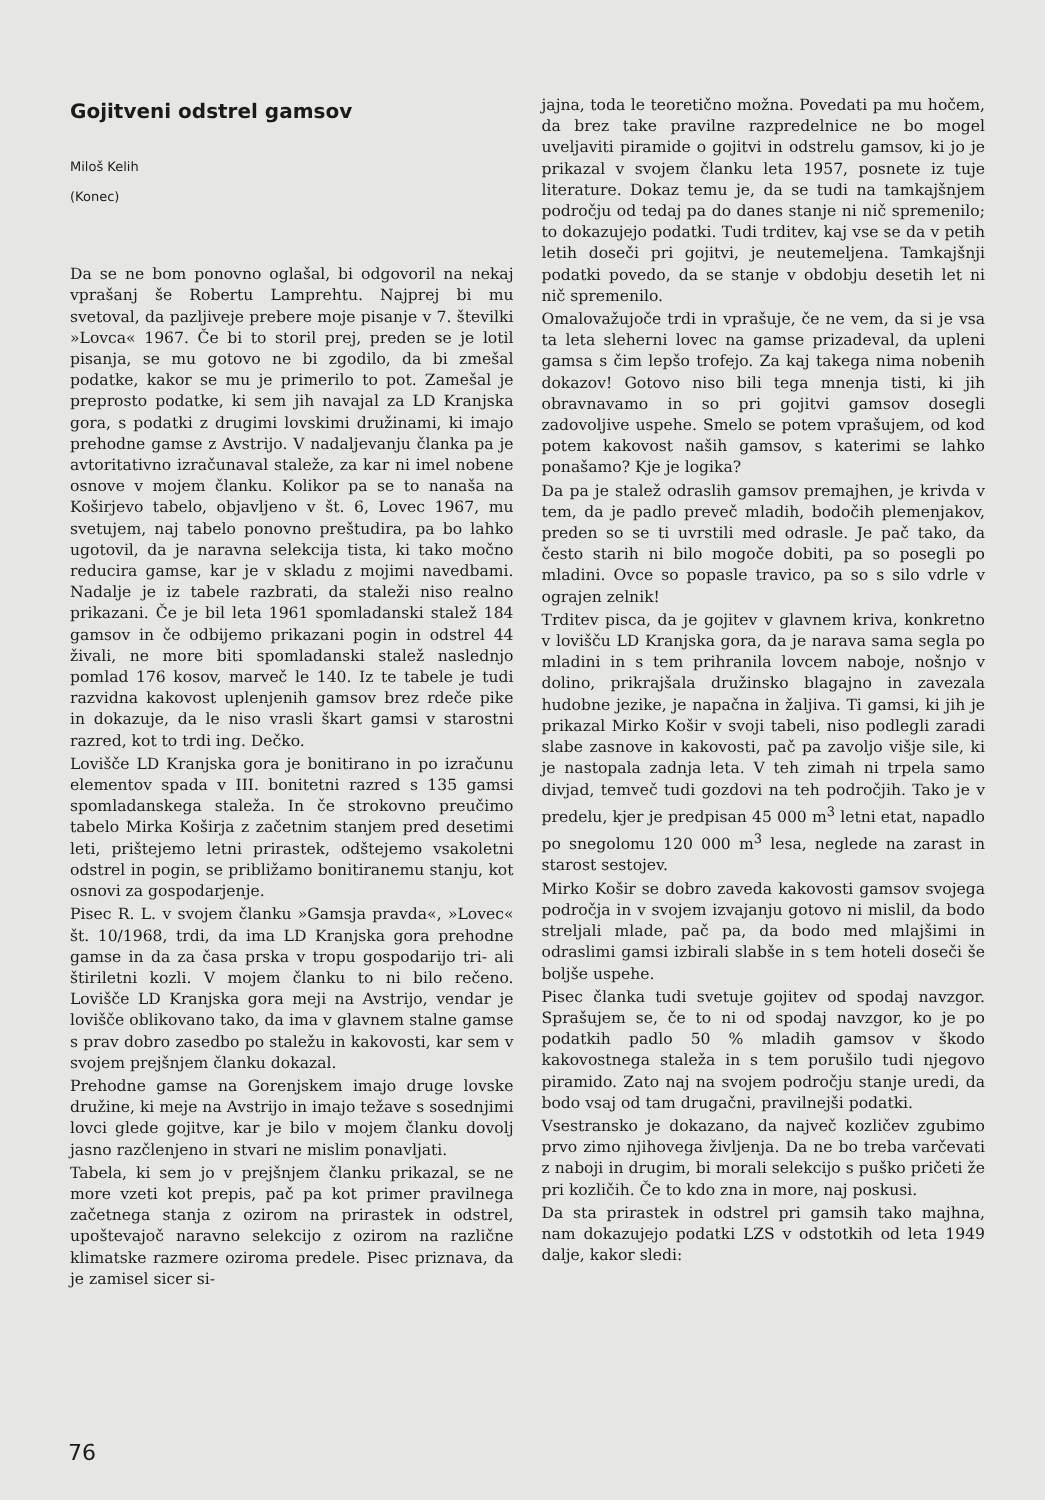Gojitveni odstrel gamsov
Miloš Kelih
(Konec)
Da se ne bom ponovno oglašal, bi odgovoril na nekaj vprašanj še Robertu Lamprehtu. Najprej bi mu svetoval, da pazljiveje prebere moje pisanje v 7. številki »Lovca« 1967. Če bi to storil prej, preden se je lotil pisanja, se mu gotovo ne bi zgodilo, da bi zmešal podatke, kakor se mu je primerilo to pot. Zamešal je preprosto podatke, ki sem jih navajal za LD Kranjska gora, s podatki z drugimi lovskimi družinami, ki imajo prehodne gamse z Avstrijo. V nadaljevanju članka pa je avtoritativno izračunaval staleže, za kar ni imel nobene osnove v mojem članku. Kolikor pa se to nanaša na Koširjevo tabelo, objavljeno v št. 6, Lovec 1967, mu svetujem, naj tabelo ponovno preštudira, pa bo lahko ugotovil, da je naravna selekcija tista, ki tako močno reducira gamse, kar je v skladu z mojimi navedbami. Nadalje je iz tabele razbrati, da staleži niso realno prikazani. Če je bil leta 1961 spomladanski stalež 184 gamsov in če odbijemo prikazani pogin in odstrel 44 živali, ne more biti spomladanski stalež naslednjo pomlad 176 kosov, marveč le 140. Iz te tabele je tudi razvidna kakovost uplenjenih gamsov brez rdeče pike in dokazuje, da le niso vrasli škart gamsi v starostni razred, kot to trdi ing. Dečko.
Lovišče LD Kranjska gora je bonitirano in po izračunu elementov spada v III. bonitetni razred s 135 gamsi spomladanskega staleža. In če strokovno preučimo tabelo Mirka Koširja z začetnim stanjem pred desetimi leti, prištejemo letni prirastek, odštejemo vsakoletni odstrel in pogin, se približamo bonitiranemu stanju, kot osnovi za gospodarjenje.
Pisec R. L. v svojem članku »Gamsja pravda«, »Lovec« št. 10/1968, trdi, da ima LD Kranjska gora prehodne gamse in da za časa prska v tropu gospodarijo tri- ali štiriletni kozli. V mojem članku to ni bilo rečeno. Lovišče LD Kranjska gora meji na Avstrijo, vendar je lovišče oblikovano tako, da ima v glavnem stalne gamse s prav dobro zasedbo po staležu in kakovosti, kar sem v svojem prejšnjem članku dokazal.
Prehodne gamse na Gorenjskem imajo druge lovske družine, ki meje na Avstrijo in imajo težave s sosednjimi lovci glede gojitve, kar je bilo v mojem članku dovolj jasno razčlenjeno in stvari ne mislim ponavljati.
Tabela, ki sem jo v prejšnjem članku prikazal, se ne more vzeti kot prepis, pač pa kot primer pravilnega začetnega stanja z ozirom na prirastek in odstrel, upoštevajoč naravno selekcijo z ozirom na različne klimatske razmere oziroma predele. Pisec priznava, da je zamisel sicer si-
jajna, toda le teoretično možna. Povedati pa mu hočem, da brez take pravilne razpredelnice ne bo mogel uveljaviti piramide o gojitvi in odstrelu gamsov, ki jo je prikazal v svojem članku leta 1957, posnete iz tuje literature. Dokaz temu je, da se tudi na tamkajšnjem področju od tedaj pa do danes stanje ni nič spremenilo; to dokazujejo podatki. Tudi trditev, kaj vse se da v petih letih doseči pri gojitvi, je neutemeljena. Tamkajšnji podatki povedo, da se stanje v obdobju desetih let ni nič spremenilo.
Omalovažujoče trdi in vprašuje, če ne vem, da si je vsa ta leta sleherni lovec na gamse prizadeval, da upleni gamsa s čim lepšo trofejo. Za kaj takega nima nobenih dokazov! Gotovo niso bili tega mnenja tisti, ki jih obravnavamo in so pri gojitvi gamsov dosegli zadovoljive uspehe. Smelo se potem vprašujem, od kod potem kakovost naših gamsov, s katerimi se lahko ponašamo? Kje je logika?
Da pa je stalež odraslih gamsov premajhen, je krivda v tem, da je padlo preveč mladih, bodočih plemenjakov, preden so se ti uvrstili med odrasle. Je pač tako, da često starih ni bilo mogoče dobiti, pa so posegli po mladini. Ovce so popasle travico, pa so s silo vdrle v ograjen zelnik!
Trditev pisca, da je gojitev v glavnem kriva, konkretno v lovišču LD Kranjska gora, da je narava sama segla po mladini in s tem prihranila lovcem naboje, nošnjo v dolino, prikrajšala družinsko blagajno in zavezala hudobne jezike, je napačna in žaljiva. Ti gamsi, ki jih je prikazal Mirko Košir v svoji tabeli, niso podlegli zaradi slabe zasnove in kakovosti, pač pa zavoljo višje sile, ki je nastopala zadnja leta. V teh zimah ni trpela samo divjad, temveč tudi gozdovi na teh področjih. Tako je v predelu, kjer je predpisan 45 000 m<sup>3</sup> letni etat, napadlo po snegolomu 120 000 m<sup>3</sup> lesa, neglede na zarast in starost sestojev.
Mirko Košir se dobro zaveda kakovosti gamsov svojega področja in v svojem izvajanju gotovo ni mislil, da bodo streljali mlade, pač pa, da bodo med mlajšimi in odraslimi gamsi izbirali slabše in s tem hoteli doseči še boljše uspehe.
Pisec članka tudi svetuje gojitev od spodaj navzgor. Sprašujem se, če to ni od spodaj navzgor, ko je po podatkih padlo 50 % mladih gamsov v škodo kakovostnega staleža in s tem porušilo tudi njegovo piramido. Zato naj na svojem področju stanje uredi, da bodo vsaj od tam drugačni, pravilnejši podatki.
Vsestransko je dokazano, da največ kozličev zgubimo prvo zimo njihovega življenja. Da ne bo treba varčevati z naboji in drugim, bi morali selekcijo s puško pričeti že pri kozličih. Če to kdo zna in more, naj poskusi.
Da sta prirastek in odstrel pri gamsih tako majhna, nam dokazujejo podatki LZS v odstotkih od leta 1949 dalje, kakor sledi:
76